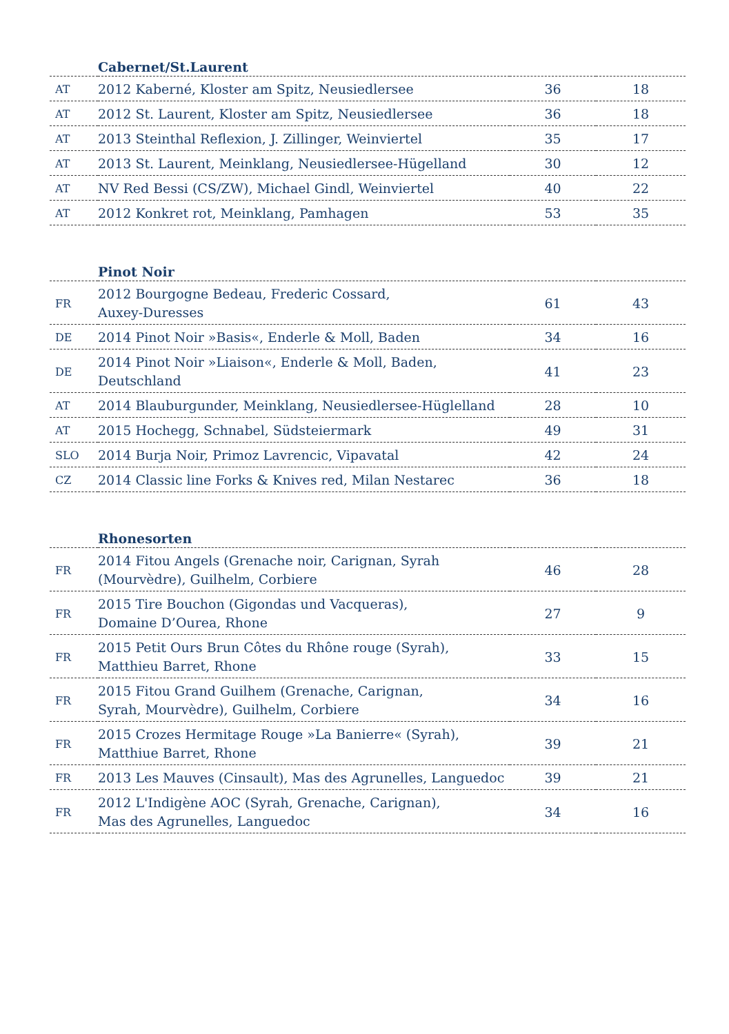| | Cabernet/St.Laurent | | |
| --- | --- | --- | --- |
| AT | 2012 Kaberné, Kloster am Spitz, Neusiedlersee | 36 | 18 |
| AT | 2012 St. Laurent, Kloster am Spitz, Neusiedlersee | 36 | 18 |
| AT | 2013 Steinthal Reflexion, J. Zillinger, Weinviertel | 35 | 17 |
| AT | 2013 St. Laurent, Meinklang, Neusiedlersee-Hügelland | 30 | 12 |
| AT | NV Red Bessi (CS/ZW), Michael Gindl, Weinviertel | 40 | 22 |
| AT | 2012 Konkret rot, Meinklang, Pamhagen | 53 | 35 |
| | Pinot Noir | | |
| --- | --- | --- | --- |
| FR | 2012 Bourgogne Bedeau, Frederic Cossard, Auxey-Duresses | 61 | 43 |
| DE | 2014 Pinot Noir »Basis«, Enderle & Moll, Baden | 34 | 16 |
| DE | 2014 Pinot Noir »Liaison«, Enderle & Moll, Baden, Deutschland | 41 | 23 |
| AT | 2014 Blauburgunder, Meinklang, Neusiedlersee-Hüglelland | 28 | 10 |
| AT | 2015 Hochegg, Schnabel, Südsteiermark | 49 | 31 |
| SLO | 2014 Burja Noir, Primoz Lavrencic, Vipavatal | 42 | 24 |
| CZ | 2014 Classic line Forks & Knives red, Milan Nestarec | 36 | 18 |
| | Rhonesorten | | |
| --- | --- | --- | --- |
| FR | 2014 Fitou Angels (Grenache noir, Carignan, Syrah (Mourvèdre), Guilhelm, Corbiere | 46 | 28 |
| FR | 2015 Tire Bouchon (Gigondas und Vacqueras), Domaine D’Ourea, Rhone | 27 | 9 |
| FR | 2015 Petit Ours Brun Côtes du Rhône rouge (Syrah), Matthieu Barret, Rhone | 33 | 15 |
| FR | 2015 Fitou Grand Guilhem (Grenache, Carignan, Syrah, Mourvèdre), Guilhelm, Corbiere | 34 | 16 |
| FR | 2015 Crozes Hermitage Rouge »La Banierre« (Syrah), Matthiue Barret, Rhone | 39 | 21 |
| FR | 2013 Les Mauves (Cinsault), Mas des Agrunelles, Languedoc | 39 | 21 |
| FR | 2012 L'Indigène AOC (Syrah, Grenache, Carignan), Mas des Agrunelles, Languedoc | 34 | 16 |